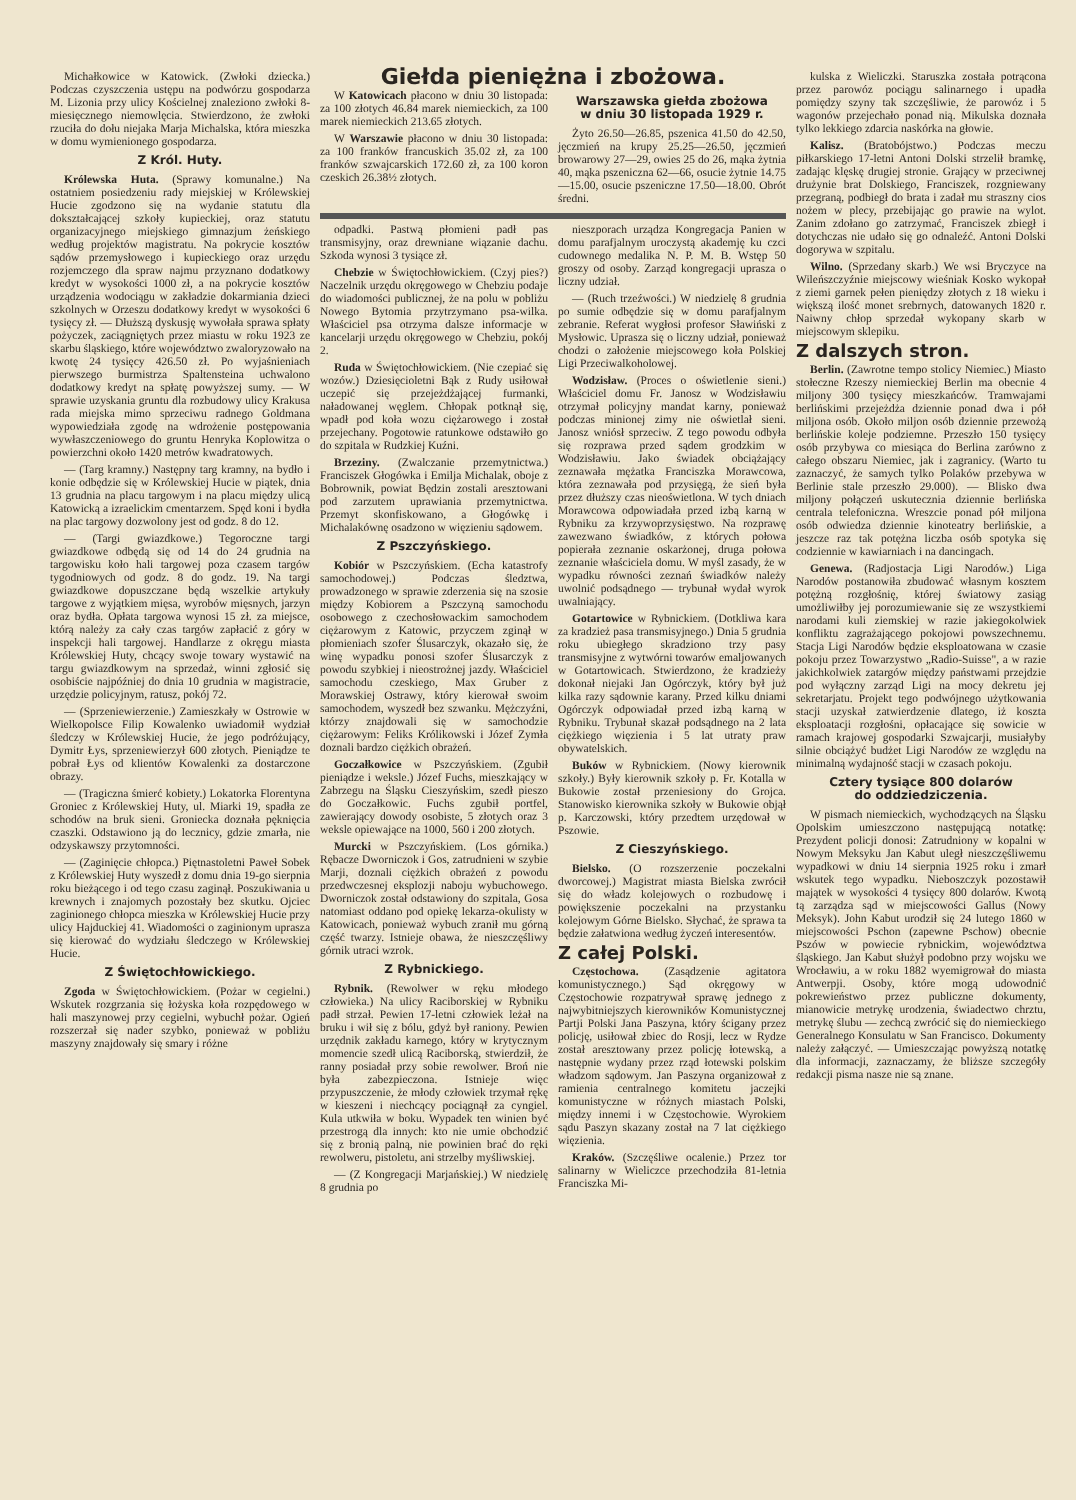Michałkowice w Katowick. (Zwłoki dziecka.) Podczas czyszczenia ustępu na podwórzu gospodarza M. Lizonia przy ulicy Kościelnej znaleziono zwłoki 8-miesięcznego niemowlęcia. Stwierdzono, że zwłoki rzuciła do dołu niejaka Marja Michalska, która mieszka w domu wymienionego gospodarza.
Z Król. Huty.
Królewska Huta. (Sprawy komunalne.) Na ostatniem posiedzeniu rady miejskiej w Królewskiej Hucie zgodzono się na wydanie statutu dla dokształcającej szkoły kupieckiej, oraz statutu organizacyjnego miejskiego gimnazjum żeńskiego według projektów magistratu. Na pokrycie kosztów sądów przemysłowego i kupieckiego oraz urzędu rozjemczego dla spraw najmu przyznano dodatkowy kredyt w wysokości 1000 zł, a na pokrycie kosztów urządzenia wodociągu w zakładzie dokarmiania dzieci szkolnych w Orzeszu dodatkowy kredyt w wysokości 6 tysięcy zł. — Dłuższą dyskusję wywołała sprawa spłaty pożyczek, zaciągniętych przez miastu w roku 1923 ze skarbu śląskiego, które województwo zwaloryzowało na kwotę 24 tysięcy 426.50 zł. Po wyjaśnieniach pierwszego burmistrza Spaltensteina uchwalono dodatkowy kredyt na spłatę powyższej sumy. — W sprawie uzyskania gruntu dla rozbudowy ulicy Krakusa rada miejska mimo sprzeciwu radnego Goldmana wypowiedziała zgodę na wdrożenie postępowania wywłaszczeniowego do gruntu Henryka Koplowitza o powierzchni około 1420 metrów kwadratowych.
— (Targ kramny.) Następny targ kramny, na bydło i konie odbędzie się w Królewskiej Hucie w piątek, dnia 13 grudnia na placu targowym i na placu między ulicą Katowicką a izraelickim cmentarzem. Spęd koni i bydła na plac targowy dozwolony jest od godz. 8 do 12.
— (Targi gwiazdkowe.) Tegoroczne targi gwiazdkowe odbędą się od 14 do 24 grudnia na targowisku koło hali targowej poza czasem targów tygodniowych od godz. 8 do godz. 19. Na targi gwiazdkowe dopuszczane będą wszelkie artykuły targowe z wyjątkiem mięsa, wyrobów mięsnych, jarzyn oraz bydła. Opłata targowa wynosi 15 zł. za miejsce, którą należy za cały czas targów zapłacić z góry w inspekcji hali targowej. Handlarze z okręgu miasta Królewskiej Huty, chcący swoje towary wystawić na targu gwiazdkowym na sprzedaż, winni zgłosić się osobiście najpóźniej do dnia 10 grudnia w magistracie, urzędzie policyjnym, ratusz, pokój 72.
— (Sprzeniewierzenie.) Zamieszkały w Ostrowie w Wielkopolsce Filip Kowalenko uwiadomił wydział śledczy w Królewskiej Hucie, że jego podróżujący, Dymitr Łys, sprzeniewierzył 600 złotych. Pieniądze te pobrał Łys od klientów Kowalenki za dostarczone obrazy.
— (Tragiczna śmierć kobiety.) Lokatorka Florentyna Groniec z Królewskiej Huty, ul. Miarki 19, spadła ze schodów na bruk sieni. Groniecka doznała pęknięcia czaszki. Odstawiono ją do lecznicy, gdzie zmarła, nie odzyskawszy przytomności.
— (Zaginięcie chłopca.) Piętnastoletni Paweł Sobek z Królewskiej Huty wyszedł z domu dnia 19-go sierpnia roku bieżącego i od tego czasu zaginął. Poszukiwania u krewnych i znajomych pozostały bez skutku. Ojciec zaginionego chłopca mieszka w Królewskiej Hucie przy ulicy Hajduckiej 41. Wiadomości o zaginionym uprasza się kierować do wydziału śledczego w Królewskiej Hucie.
Z Świętochłowickiego.
Zgoda w Świętochłowickiem. (Pożar w cegielni.) Wskutek rozgrzania się łożyska koła rozpędowego w hali maszynowej przy cegielni, wybuchł pożar. Ogień rozszerzał się nader szybko, ponieważ w pobliżu maszyny znajdowały się smary i różne
Giełda pieniężna i zbożowa.
W Katowicach płacono w dniu 30 listopada: za 100 złotych 46.84 marek niemieckich, za 100 marek niemieckich 213.65 złotych.
W Warszawie płacono w dniu 30 listopada: za 100 franków francuskich 35.02 zł, za 100 franków szwajcarskich 172.60 zł, za 100 koron czeskich 26.38½ złotych.
Warszawska giełda zbożowa
w dniu 30 listopada 1929 r.
Żyto 26.50—26.85, pszenica 41.50 do 42.50, jęczmień na krupy 25.25—26.50, jęczmień browarowy 27—29, owies 25 do 26, mąka żytnia 40, mąka pszeniczna 62—66, osucie żytnie 14.75—15.00, osucie pszeniczne 17.50—18.00. Obrót średni.
odpadki. Pastwą płomieni padł pas transmisyjny, oraz drewniane wiązanie dachu. Szkoda wynosi 3 tysiące zł.
Chebzie w Świętochłowickiem. (Czyj pies?) Naczelnik urzędu okręgowego w Chebziu podaje do wiadomości publicznej, że na polu w pobliżu Nowego Bytomia przytrzymano psa-wilka. Właściciel psa otrzyma dalsze informacje w kancelarji urzędu okręgowego w Chebziu, pokój 2.
Ruda w Świętochłowickiem. (Nie czepiać się wozów.) Dziesięcioletni Bąk z Rudy usiłował uczepić się przejeżdżającej furmanki, naładowanej węglem. Chłopak potknął się, wpadł pod koła wozu ciężarowego i został przejechany. Pogotowie ratunkowe odstawiło go do szpitala w Rudzkiej Kuźni.
Brzeziny. (Zwalczanie przemytnictwa.) Franciszek Głogówka i Emilja Michalak, oboje z Bobrownik, powiat Będzin zostali aresztowani pod zarzutem uprawiania przemytnictwa. Przemyt skonfiskowano, a Głogówkę i Michalakównę osadzono w więzieniu sądowem.
Z Pszczyńskiego.
Kobiór w Pszczyńskiem. (Echa katastrofy samochodowej.) Podczas śledztwa, prowadzonego w sprawie zderzenia się na szosie między Kobiorem a Pszczyną samochodu osobowego z czechosłowackim samochodem ciężarowym z Katowic, przyczem zginął w płomieniach szofer Ślusarczyk, okazało się, że winę wypadku ponosi szofer Ślusarczyk z powodu szybkiej i nieostrożnej jazdy. Właściciel samochodu czeskiego, Max Gruber z Morawskiej Ostrawy, który kierował swoim samochodem, wyszedł bez szwanku. Mężczyźni, którzy znajdowali się w samochodzie ciężarowym: Feliks Królikowski i Józef Zymła doznali bardzo ciężkich obrażeń.
Goczałkowice w Pszczyńskiem. (Zgubił pieniądze i weksle.) Józef Fuchs, mieszkający w Zabrzegu na Śląsku Cieszyńskim, szedł pieszo do Goczałkowic. Fuchs zgubił portfel, zawierający dowody osobiste, 5 złotych oraz 3 weksle opiewające na 1000, 560 i 200 złotych.
Murcki w Pszczyńskiem. (Los górnika.) Rębacze Dworniczok i Gos, zatrudnieni w szybie Marji, doznali ciężkich obrażeń z powodu przedwczesnej eksplozji naboju wybuchowego. Dworniczok został odstawiony do szpitala, Gosa natomiast oddano pod opiekę lekarza-okulisty w Katowicach, ponieważ wybuch zranił mu górną część twarzy. Istnieje obawa, że nieszczęśliwy górnik utraci wzrok.
Z Rybnickiego.
Rybnik. (Rewolwer w ręku młodego człowieka.) Na ulicy Raciborskiej w Rybniku padł strzał. Pewien 17-letni człowiek leżał na bruku i wił się z bólu, gdyż był raniony. Pewien urzędnik zakładu karnego, który w krytycznym momencie szedł ulicą Raciborską, stwierdził, że ranny posiadał przy sobie rewolwer. Broń nie była zabezpieczona. Istnieje więc przypuszczenie, że młody człowiek trzymał rękę w kieszeni i niechcący pociągnął za cyngiel. Kula utkwiła w boku. Wypadek ten winien być przestrogą dla innych: kto nie umie obchodzić się z bronią palną, nie powinien brać do ręki rewolweru, pistoletu, ani strzelby myśliwskiej.
— (Z Kongregacji Marjańskiej.) W niedzielę 8 grudnia po
nieszporach urządza Kongregacja Panien w domu parafjalnym uroczystą akademję ku czci cudownego medalika N. P. M. B. Wstęp 50 groszy od osoby. Zarząd kongregacji uprasza o liczny udział.
— (Ruch trzeźwości.) W niedzielę 8 grudnia po sumie odbędzie się w domu parafjalnym zebranie. Referat wygłosi profesor Sławiński z Mysłowic. Uprasza się o liczny udział, ponieważ chodzi o założenie miejscowego koła Polskiej Ligi Przeciwalkoholowej.
Wodzisław. (Proces o oświetlenie sieni.) Właściciel domu Fr. Janosz w Wodzisławiu otrzymał policyjny mandat karny, ponieważ podczas minionej zimy nie oświetlał sieni. Janosz wniósł sprzeciw. Z tego powodu odbyła się rozprawa przed sądem grodzkim w Wodzisławiu. Jako świadek obciążający zeznawała mężatka Franciszka Morawcowa, która zeznawała pod przysięgą, że sień była przez dłuższy czas nieoświetlona. W tych dniach Morawcowa odpowiadała przed izbą karną w Rybniku za krzywoprzysięstwo. Na rozprawę zawezwano świadków, z których połowa popierała zeznanie oskarżonej, druga połowa zeznanie właściciela domu. W myśl zasady, że w wypadku równości zeznań świadków należy uwolnić podsądnego — trybunał wydał wyrok uwalniający.
Gotartowice w Rybnickiem. (Dotkliwa kara za kradzież pasa transmisyjnego.) Dnia 5 grudnia roku ubiegłego skradziono trzy pasy transmisyjne z wytwórni towarów emaljowanych w Gotartowicach. Stwierdzono, że kradzieży dokonał niejaki Jan Ogórczyk, który był już kilka razy sądownie karany. Przed kilku dniami Ogórczyk odpowiadał przed izbą karną w Rybniku. Trybunał skazał podsądnego na 2 lata ciężkiego więzienia i 5 lat utraty praw obywatelskich.
Buków w Rybnickiem. (Nowy kierownik szkoły.) Były kierownik szkoły p. Fr. Kotalla w Bukowie został przeniesiony do Grojca. Stanowisko kierownika szkoły w Bukowie objął p. Karczowski, który przedtem urzędował w Pszowie.
Z Cieszyńskiego.
Bielsko. (O rozszerzenie poczekalni dworcowej.) Magistrat miasta Bielska zwrócił się do władz kolejowych o rozbudowę i powiększenie poczekalni na przystanku kolejowym Górne Bielsko. Słychać, że sprawa ta będzie załatwiona według życzeń interesentów.
Z całej Polski.
Częstochowa. (Zasądzenie agitatora komunistycznego.) Sąd okręgowy w Częstochowie rozpatrywał sprawę jednego z najwybitniejszych kierowników Komunistycznej Partji Polski Jana Paszyna, który ścigany przez policję, usiłował zbiec do Rosji, lecz w Rydze został aresztowany przez policję łotewską, a następnie wydany przez rząd łotewski polskim władzom sądowym. Jan Paszyna organizował z ramienia centralnego komitetu jaczejki komunistyczne w różnych miastach Polski, między innemi i w Częstochowie. Wyrokiem sądu Paszyn skazany został na 7 lat ciężkiego więzienia.
Kraków. (Szczęśliwe ocalenie.) Przez tor salinarny w Wieliczce przechodziła 81-letnia Franciszka Mi-
kulska z Wieliczki. Staruszka została potrącona przez parowóz pociągu salinarnego i upadła pomiędzy szyny tak szczęśliwie, że parowóz i 5 wagonów przejechało ponad nią. Mikulska doznała tylko lekkiego zdarcia naskórka na głowie.
Kalisz. (Bratobójstwo.) Podczas meczu piłkarskiego 17-letni Antoni Dolski strzelił bramkę, zadając klęskę drugiej stronie. Grający w przeciwnej drużynie brat Dolskiego, Franciszek, rozgniewany przegraną, podbiegł do brata i zadał mu straszny cios nożem w plecy, przebijając go prawie na wylot. Zanim zdołano go zatrzymać, Franciszek zbiegł i dotychczas nie udało się go odnaleźć. Antoni Dolski dogorywa w szpitalu.
Wilno. (Sprzedany skarb.) We wsi Bryczyce na Wileńszczyźnie miejscowy wieśniak Kosko wykopał z ziemi garnek pełen pieniędzy złotych z 18 wieku i większą ilość monet srebrnych, datowanych 1820 r. Naiwny chłop sprzedał wykopany skarb w miejscowym sklepiku.
Z dalszych stron.
Berlin. (Zawrotne tempo stolicy Niemiec.) Miasto stołeczne Rzeszy niemieckiej Berlin ma obecnie 4 miljony 300 tysięcy mieszkańców. Tramwajami berlińskimi przejeżdża dziennie ponad dwa i pół miljona osób. Około miljon osób dziennie przewożą berlińskie koleje podziemne. Przeszło 150 tysięcy osób przybywa co miesiąca do Berlina zarówno z całego obszaru Niemiec, jak i zagranicy. (Warto tu zaznaczyć, że samych tylko Polaków przebywa w Berlinie stale przeszło 29.000). — Blisko dwa miljony połączeń uskutecznia dziennie berlińska centrala telefoniczna. Wreszcie ponad pół miljona osób odwiedza dziennie kinoteatry berlińskie, a jeszcze raz tak potężna liczba osób spotyka się codziennie w kawiarniach i na dancingach.
Genewa. (Radjostacja Ligi Narodów.) Liga Narodów postanowiła zbudować własnym kosztem potężną rozgłośnię, której światowy zasiąg umożliwiłby jej porozumiewanie się ze wszystkiemi narodami kuli ziemskiej w razie jakiegokolwiek konfliktu zagrażającego pokojowi powszechnemu. Stacja Ligi Narodów będzie eksploatowana w czasie pokoju przez Towarzystwo „Radio-Suisse", a w razie jakichkolwiek zatargów między państwami przejdzie pod wyłączny zarząd Ligi na mocy dekretu jej sekretarjatu. Projekt tego podwójnego użytkowania stacji uzyskał zatwierdzenie dlatego, iż koszta eksploatacji rozgłośni, opłacające się sowicie w ramach krajowej gospodarki Szwajcarji, musiałyby silnie obciążyć budżet Ligi Narodów ze względu na minimalną wydajność stacji w czasach pokoju.
Cztery tysiące 800 dolarów
do oddziedziczenia.
W pismach niemieckich, wychodzących na Śląsku Opolskim umieszczono następującą notatkę: Prezydent policji donosi: Zatrudniony w kopalni w Nowym Meksyku Jan Kabut uległ nieszczęśliwemu wypadkowi w dniu 14 sierpnia 1925 roku i zmarł wskutek tego wypadku. Nieboszczyk pozostawił majątek w wysokości 4 tysięcy 800 dolarów. Kwotą tą zarządza sąd w miejscowości Gallus (Nowy Meksyk). John Kabut urodził się 24 lutego 1860 w miejscowości Pschon (zapewne Pschow) obecnie Pszów w powiecie rybnickim, województwa śląskiego. Jan Kabut służył podobno przy wojsku we Wrocławiu, a w roku 1882 wyemigrował do miasta Antwerpji. Osoby, które mogą udowodnić pokrewieństwo przez publiczne dokumenty, mianowicie metrykę urodzenia, świadectwo chrztu, metrykę ślubu — zechcą zwrócić się do niemieckiego Generalnego Konsulatu w San Francisco. Dokumenty należy załączyć. — Umieszczając powyższą notatkę dla informacji, zaznaczamy, że bliższe szczegóły redakcji pisma nasze nie są znane.